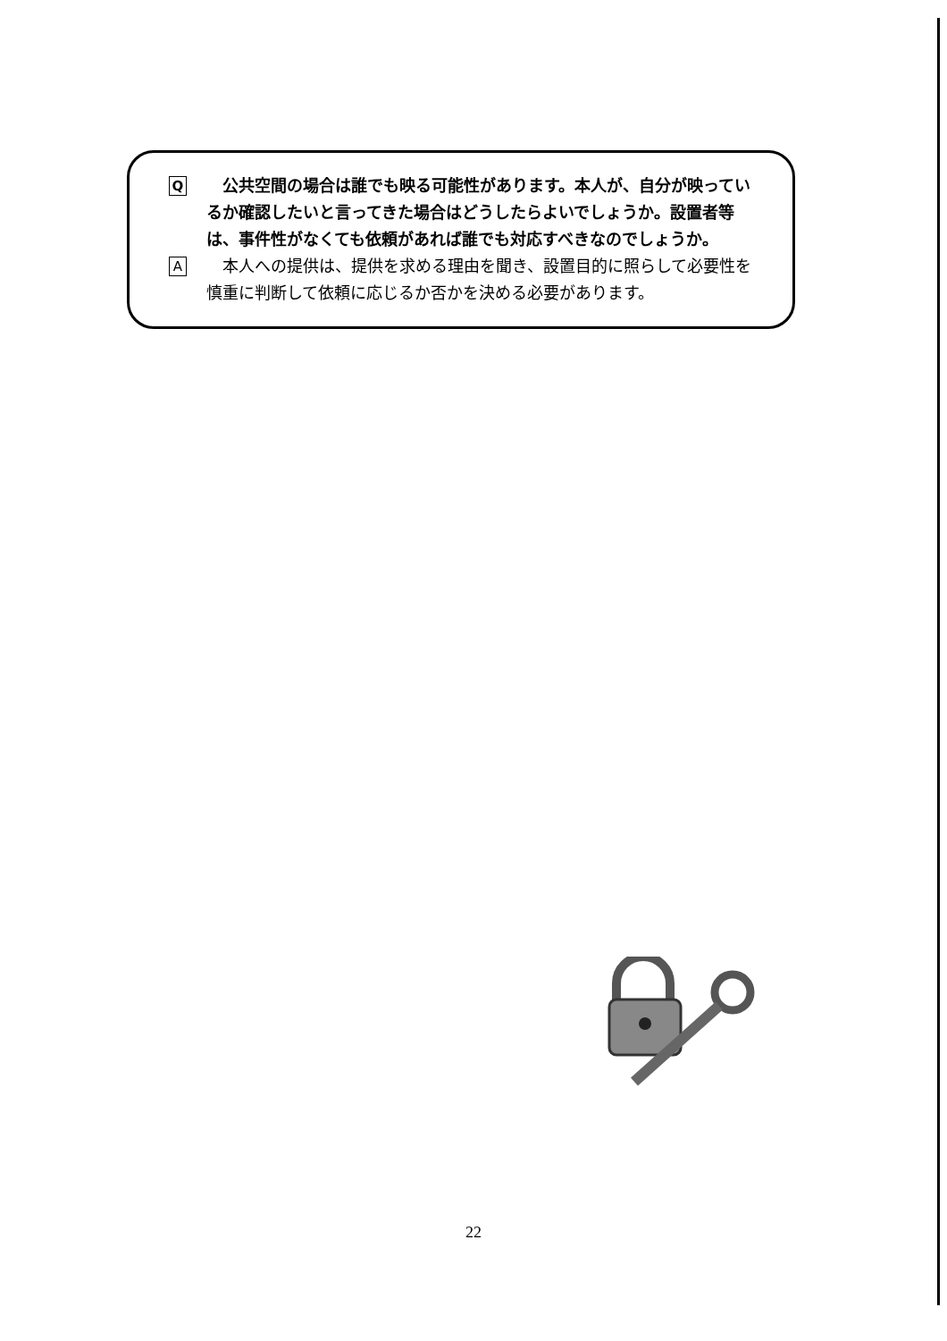Q
　公共空間の場合は誰でも映る可能性があります。本人が、自分が映っているか確認したいと言ってきた場合はどうしたらよいでしょうか。設置者等は、事件性がなくても依頼があれば誰でも対応すべきなのでしょうか。
A
　本人への提供は、提供を求める理由を聞き、設置目的に照らして必要性を慎重に判断して依頼に応じるか否かを決める必要があります。
22